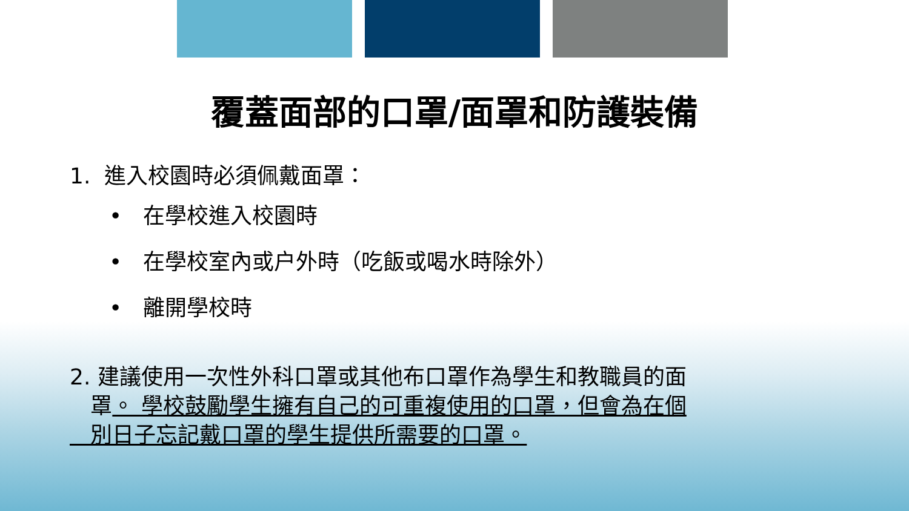覆蓋面部的口罩/面罩和防護裝備
1. 進入校園時必須佩戴面罩：
• 在學校進入校園時
• 在學校室內或户外時（吃飯或喝水時除外）
• 離開學校時
2. 建議使用一次性外科口罩或其他布口罩作為學生和教職員的面
罩。 學校鼓勵學生擁有自己的可重複使用的口罩，但會為在個
別日子忘記戴口罩的學生提供所需要的口罩。